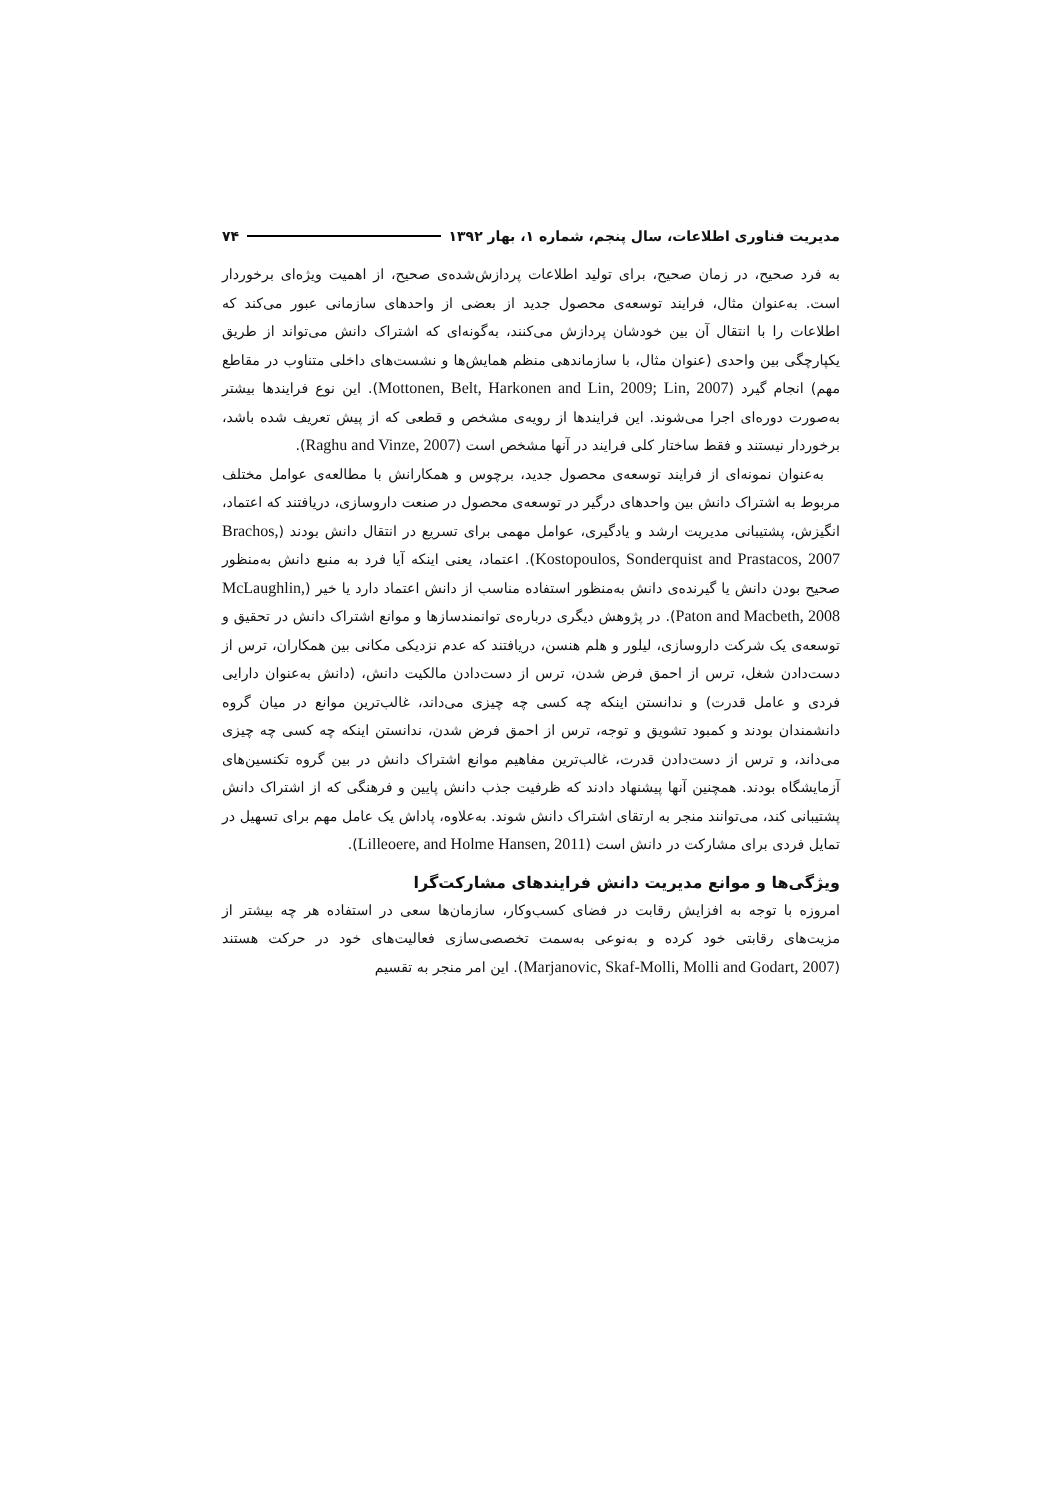مدیریت فناوری اطلاعات، سال پنجم، شماره ۱، بهار ۱۳۹۲ ۷۴
به فرد صحیح، در زمان صحیح، برای تولید اطلاعات پردازش‌شده‌ی صحیح، از اهمیت ویژه‌ای برخوردار است. به‌عنوان مثال، فرایند توسعه‌ی محصول جدید از بعضی از واحدهای سازمانی عبور می‌کند که اطلاعات را با انتقال آن بین خودشان پردازش می‌کنند، به‌گونه‌ای که اشتراک دانش می‌تواند از طریق یکپارچگی بین واحدی (عنوان مثال، با سازماندهی منظم همایش‌ها و نشست‌های داخلی متناوب در مقاطع مهم) انجام گیرد (Mottonen, Belt, Harkonen and Lin, 2009; Lin, 2007). این نوع فرایندها بیشتر به‌صورت دوره‌ای اجرا می‌شوند. این فرایندها از رویه‌ی مشخص و قطعی که از پیش تعریف شده باشد، برخوردار نیستند و فقط ساختار کلی فرایند در آنها مشخص است (Raghu and Vinze, 2007).
به‌عنوان نمونه‌ای از فرایند توسعه‌ی محصول جدید، برچوس و همکارانش با مطالعه‌ی عوامل مختلف مربوط به اشتراک دانش بین واحدهای درگیر در توسعه‌ی محصول در صنعت داروسازی، دریافتند که اعتماد، انگیزش، پشتیبانی مدیریت ارشد و یادگیری، عوامل مهمی برای تسریع در انتقال دانش بودند (Brachos, Kostopoulos, Sonderquist and Prastacos, 2007). اعتماد، یعنی اینکه آیا فرد به منبع دانش به‌منظور صحیح بودن دانش یا گیرنده‌ی دانش به‌منظور استفاده مناسب از دانش اعتماد دارد یا خیر (McLaughlin, Paton and Macbeth, 2008). در پژوهش دیگری درباره‌ی توانمندسازها و موانع اشتراک دانش در تحقیق و توسعه‌ی یک شرکت داروسازی، لیلور و هلم هنسن، دریافتند که عدم نزدیکی مکانی بین همکاران، ترس از دست‌دادن شغل، ترس از احمق فرض شدن، ترس از دست‌دادن مالکیت دانش، (دانش به‌عنوان دارایی فردی و عامل قدرت) و ندانستن اینکه چه کسی چه چیزی می‌داند، غالب‌ترین موانع در میان گروه دانشمندان بودند و کمبود تشویق و توجه، ترس از احمق فرض شدن، ندانستن اینکه چه کسی چه چیزی می‌داند، و ترس از دست‌دادن قدرت، غالب‌ترین مفاهیم موانع اشتراک دانش در بین گروه تکنسین‌های آزمایشگاه بودند. همچنین آنها پیشنهاد دادند که ظرفیت جذب دانش پایین و فرهنگی که از اشتراک دانش پشتیبانی کند، می‌توانند منجر به ارتقای اشتراک دانش شوند. به‌علاوه، پاداش یک عامل مهم برای تسهیل در تمایل فردی برای مشارکت در دانش است (Lilleoere, and Holme Hansen, 2011).
ویژگی‌ها و موانع مدیریت دانش فرایندهای مشارکت‌گرا
امروزه با توجه به افزایش رقابت در فضای کسب‌وکار، سازمان‌ها سعی در استفاده هر چه بیشتر از مزیت‌های رقابتی خود کرده و به‌نوعی به‌سمت تخصصی‌سازی فعالیت‌های خود در حرکت هستند (Marjanovic, Skaf-Molli, Molli and Godart, 2007). این امر منجر به تقسیم